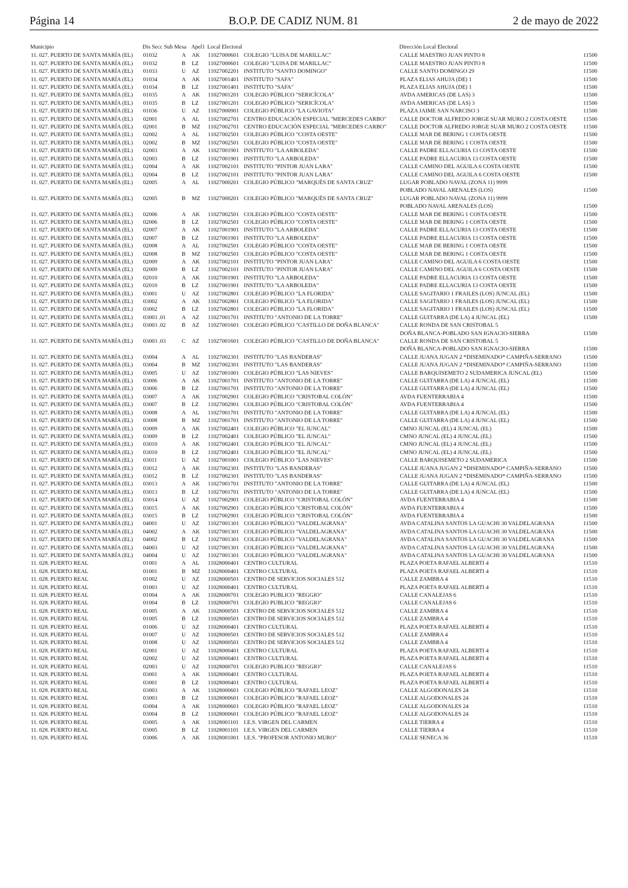Página 14 B.O.P. DE CADIZ NUM. 81 2 de mayo de 2022
| Municipio | Dis Secc Sub Mesa | | Apel1 | Local Electoral | | Dirección Local Electoral | |
| --- | --- | --- | --- | --- | --- | --- | --- |
| 11. 027. PUERTO DE SANTA MARÍA (EL) | 01032 | A | AK | 11027000601 | COLEGIO "LUISA DE MARILLAC" | CALLE MAESTRO JUAN PINTO 8 | 11500 |
| 11. 027. PUERTO DE SANTA MARÍA (EL) | 01032 | B | LZ | 11027000601 | COLEGIO "LUISA DE MARILLAC" | CALLE MAESTRO JUAN PINTO 8 | 11500 |
| 11. 027. PUERTO DE SANTA MARÍA (EL) | 01033 | U | AZ | 11027002201 | INSTITUTO "SANTO DOMINGO" | CALLE SANTO DOMINGO 29 | 11500 |
| 11. 027. PUERTO DE SANTA MARÍA (EL) | 01034 | A | AK | 11027001401 | INSTITUTO "SAFA" | PLAZA ELIAS AHUJA (DE) 1 | 11500 |
| 11. 027. PUERTO DE SANTA MARÍA (EL) | 01034 | B | LZ | 11027001401 | INSTITUTO "SAFA" | PLAZA ELIAS AHUJA (DE) 1 | 11500 |
| 11. 027. PUERTO DE SANTA MARÍA (EL) | 01035 | A | AK | 11027001201 | COLEGIO PÚBLICO "SERICÍCOLA" | AVDA AMERICAS (DE LAS) 3 | 11500 |
| 11. 027. PUERTO DE SANTA MARÍA (EL) | 01035 | B | LZ | 11027001201 | COLEGIO PÚBLICO "SERICÍCOLA" | AVDA AMERICAS (DE LAS) 3 | 11500 |
| 11. 027. PUERTO DE SANTA MARÍA (EL) | 01036 | U | AZ | 11027000901 | COLEGIO PÚBLICO "LA GAVIOTA" | PLAZA JAIME SAN NARCISO 3 | 11500 |
| 11. 027. PUERTO DE SANTA MARÍA (EL) | 02001 | A | AL | 11027002701 | CENTRO EDUCACIÓN ESPECIAL "MERCEDES CARBO" | CALLE DOCTOR ALFREDO JORGE SUAR MURO 2 COSTA OESTE | 11500 |
| 11. 027. PUERTO DE SANTA MARÍA (EL) | 02001 | B | MZ | 11027002701 | CENTRO EDUCACIÓN ESPECIAL "MERCEDES CARBO" | CALLE DOCTOR ALFREDO JORGE SUAR MURO 2 COSTA OESTE | 11500 |
| 11. 027. PUERTO DE SANTA MARÍA (EL) | 02002 | A | AL | 11027002501 | COLEGIO PÚBLICO "COSTA OESTE" | CALLE MAR DE BERING 1 COSTA OESTE | 11500 |
| 11. 027. PUERTO DE SANTA MARÍA (EL) | 02002 | B | MZ | 11027002501 | COLEGIO PÚBLICO "COSTA OESTE" | CALLE MAR DE BERING 1 COSTA OESTE | 11500 |
| 11. 027. PUERTO DE SANTA MARÍA (EL) | 02003 | A | AK | 11027001901 | INSTITUTO "LA ARBOLEDA" | CALLE PADRE ELLACURIA 13 COSTA OESTE | 11500 |
| 11. 027. PUERTO DE SANTA MARÍA (EL) | 02003 | B | LZ | 11027001901 | INSTITUTO "LA ARBOLEDA" | CALLE PADRE ELLACURIA 13 COSTA OESTE | 11500 |
| 11. 027. PUERTO DE SANTA MARÍA (EL) | 02004 | A | AK | 11027002101 | INSTITUTO "PINTOR JUAN LARA" | CALLE CAMINO DEL AGUILA 6 COSTA OESTE | 11500 |
| 11. 027. PUERTO DE SANTA MARÍA (EL) | 02004 | B | LZ | 11027002101 | INSTITUTO "PINTOR JUAN LARA" | CALLE CAMINO DEL AGUILA 6 COSTA OESTE | 11500 |
| 11. 027. PUERTO DE SANTA MARÍA (EL) | 02005 | A | AL | 11027000201 | COLEGIO PÚBLICO "MARQUÉS DE SANTA CRUZ" | LUGAR POBLADO NAVAL (ZONA 11) 9999 | |
| | | | | | | POBLADO NAVAL ARENALES (LOS) | 11500 |
| 11. 027. PUERTO DE SANTA MARÍA (EL) | 02005 | B | MZ | 11027000201 | COLEGIO PÚBLICO "MARQUÉS DE SANTA CRUZ" | LUGAR POBLADO NAVAL (ZONA 11) 9999 | |
| | | | | | | POBLADO NAVAL ARENALES (LOS) | 11500 |
| 11. 027. PUERTO DE SANTA MARÍA (EL) | 02006 | A | AK | 11027002501 | COLEGIO PÚBLICO "COSTA OESTE" | CALLE MAR DE BERING 1 COSTA OESTE | 11500 |
| 11. 027. PUERTO DE SANTA MARÍA (EL) | 02006 | B | LZ | 11027002501 | COLEGIO PÚBLICO "COSTA OESTE" | CALLE MAR DE BERING 1 COSTA OESTE | 11500 |
| 11. 027. PUERTO DE SANTA MARÍA (EL) | 02007 | A | AK | 11027001901 | INSTITUTO "LA ARBOLEDA" | CALLE PADRE ELLACURIA 13 COSTA OESTE | 11500 |
| 11. 027. PUERTO DE SANTA MARÍA (EL) | 02007 | B | LZ | 11027001901 | INSTITUTO "LA ARBOLEDA" | CALLE PADRE ELLACURIA 13 COSTA OESTE | 11500 |
| 11. 027. PUERTO DE SANTA MARÍA (EL) | 02008 | A | AL | 11027002501 | COLEGIO PÚBLICO "COSTA OESTE" | CALLE MAR DE BERING 1 COSTA OESTE | 11500 |
| 11. 027. PUERTO DE SANTA MARÍA (EL) | 02008 | B | MZ | 11027002501 | COLEGIO PÚBLICO "COSTA OESTE" | CALLE MAR DE BERING 1 COSTA OESTE | 11500 |
| 11. 027. PUERTO DE SANTA MARÍA (EL) | 02009 | A | AK | 11027002101 | INSTITUTO "PINTOR JUAN LARA" | CALLE CAMINO DEL AGUILA 6 COSTA OESTE | 11500 |
| 11. 027. PUERTO DE SANTA MARÍA (EL) | 02009 | B | LZ | 11027002101 | INSTITUTO "PINTOR JUAN LARA" | CALLE CAMINO DEL AGUILA 6 COSTA OESTE | 11500 |
| 11. 027. PUERTO DE SANTA MARÍA (EL) | 02010 | A | AK | 11027001901 | INSTITUTO "LA ARBOLEDA" | CALLE PADRE ELLACURIA 13 COSTA OESTE | 11500 |
| 11. 027. PUERTO DE SANTA MARÍA (EL) | 02010 | B | LZ | 11027001901 | INSTITUTO "LA ARBOLEDA" | CALLE PADRE ELLACURIA 13 COSTA OESTE | 11500 |
| 11. 027. PUERTO DE SANTA MARÍA (EL) | 03001 | U | AZ | 11027002801 | COLEGIO PÚBLICO "LA FLORIDA" | CALLE SAGITARIO 1 FRAILES (LOS) JUNCAL (EL) | 11500 |
| 11. 027. PUERTO DE SANTA MARÍA (EL) | 03002 | A | AK | 11027002801 | COLEGIO PÚBLICO "LA FLORIDA" | CALLE SAGITARIO 1 FRAILES (LOS) JUNCAL (EL) | 11500 |
| 11. 027. PUERTO DE SANTA MARÍA (EL) | 03002 | B | LZ | 11027002801 | COLEGIO PÚBLICO "LA FLORIDA" | CALLE SAGITARIO 1 FRAILES (LOS) JUNCAL (EL) | 11500 |
| 11. 027. PUERTO DE SANTA MARÍA (EL) | 03003 .01 | A | AZ | 11027001701 | INSTITUTO "ANTONIO DE LA TORRE" | CALLE GUITARRA (DE LA) 4 JUNCAL (EL) | 11500 |
| 11. 027. PUERTO DE SANTA MARÍA (EL) | 03003 .02 | B | AZ | 11027001601 | COLEGIO PÚBLICO "CASTILLO DE DOÑA BLANCA" | CALLE RONDA DE SAN CRISTOBAL 5 | |
| | | | | | | DOÑA BLANCA-POBLADO SAN IGNACIO-SIERRA | 11500 |
| 11. 027. PUERTO DE SANTA MARÍA (EL) | 03003 .03 | C | AZ | 11027001601 | COLEGIO PÚBLICO "CASTILLO DE DOÑA BLANCA" | CALLE RONDA DE SAN CRISTOBAL 5 | |
| | | | | | | DOÑA BLANCA-POBLADO SAN IGNACIO-SIERRA | 11500 |
| 11. 027. PUERTO DE SANTA MARÍA (EL) | 03004 | A | AL | 11027002301 | INSTITUTO "LAS BANDERAS" | CALLE JUANA JUGAN 2 *DISEMINADO* CAMPIÑA-SERRANO | 11500 |
| 11. 027. PUERTO DE SANTA MARÍA (EL) | 03004 | B | MZ | 11027002301 | INSTITUTO "LAS BANDERAS" | CALLE JUANA JUGAN 2 *DISEMINADO* CAMPIÑA-SERRANO | 11500 |
| 11. 027. PUERTO DE SANTA MARÍA (EL) | 03005 | U | AZ | 11027001001 | COLEGIO PÚBLICO "LAS NIEVES" | CALLE BARQUISEMETO 2 SUDAMERICA JUNCAL (EL) | 11500 |
| 11. 027. PUERTO DE SANTA MARÍA (EL) | 03006 | A | AK | 11027001701 | INSTITUTO "ANTONIO DE LA TORRE" | CALLE GUITARRA (DE LA) 4 JUNCAL (EL) | 11500 |
| 11. 027. PUERTO DE SANTA MARÍA (EL) | 03006 | B | LZ | 11027001701 | INSTITUTO "ANTONIO DE LA TORRE" | CALLE GUITARRA (DE LA) 4 JUNCAL (EL) | 11500 |
| 11. 027. PUERTO DE SANTA MARÍA (EL) | 03007 | A | AK | 11027002901 | COLEGIO PÚBLICO "CRISTOBAL COLÓN" | AVDA FUENTERRABIA 4 | 11500 |
| 11. 027. PUERTO DE SANTA MARÍA (EL) | 03007 | B | LZ | 11027002901 | COLEGIO PÚBLICO "CRISTOBAL COLÓN" | AVDA FUENTERRABIA 4 | 11500 |
| 11. 027. PUERTO DE SANTA MARÍA (EL) | 03008 | A | AL | 11027001701 | INSTITUTO "ANTONIO DE LA TORRE" | CALLE GUITARRA (DE LA) 4 JUNCAL (EL) | 11500 |
| 11. 027. PUERTO DE SANTA MARÍA (EL) | 03008 | B | MZ | 11027001701 | INSTITUTO "ANTONIO DE LA TORRE" | CALLE GUITARRA (DE LA) 4 JUNCAL (EL) | 11500 |
| 11. 027. PUERTO DE SANTA MARÍA (EL) | 03009 | A | AK | 11027002401 | COLEGIO PÚBLICO "EL JUNCAL" | CMNO JUNCAL (EL) 4 JUNCAL (EL) | 11500 |
| 11. 027. PUERTO DE SANTA MARÍA (EL) | 03009 | B | LZ | 11027002401 | COLEGIO PÚBLICO "EL JUNCAL" | CMNO JUNCAL (EL) 4 JUNCAL (EL) | 11500 |
| 11. 027. PUERTO DE SANTA MARÍA (EL) | 03010 | A | AK | 11027002401 | COLEGIO PÚBLICO "EL JUNCAL" | CMNO JUNCAL (EL) 4 JUNCAL (EL) | 11500 |
| 11. 027. PUERTO DE SANTA MARÍA (EL) | 03010 | B | LZ | 11027002401 | COLEGIO PÚBLICO "EL JUNCAL" | CMNO JUNCAL (EL) 4 JUNCAL (EL) | 11500 |
| 11. 027. PUERTO DE SANTA MARÍA (EL) | 03011 | U | AZ | 11027001001 | COLEGIO PÚBLICO "LAS NIEVES" | CALLE BARQUISEMETO 2 SUDAMERICA | 11500 |
| 11. 027. PUERTO DE SANTA MARÍA (EL) | 03012 | A | AK | 11027002301 | INSTITUTO "LAS BANDERAS" | CALLE JUANA JUGAN 2 *DISEMINADO* CAMPIÑA-SERRANO | 11500 |
| 11. 027. PUERTO DE SANTA MARÍA (EL) | 03012 | B | LZ | 11027002301 | INSTITUTO "LAS BANDERAS" | CALLE JUANA JUGAN 2 *DISEMINADO* CAMPIÑA-SERRANO | 11500 |
| 11. 027. PUERTO DE SANTA MARÍA (EL) | 03013 | A | AK | 11027001701 | INSTITUTO "ANTONIO DE LA TORRE" | CALLE GUITARRA (DE LA) 4 JUNCAL (EL) | 11500 |
| 11. 027. PUERTO DE SANTA MARÍA (EL) | 03013 | B | LZ | 11027001701 | INSTITUTO "ANTONIO DE LA TORRE" | CALLE GUITARRA (DE LA) 4 JUNCAL (EL) | 11500 |
| 11. 027. PUERTO DE SANTA MARÍA (EL) | 03014 | U | AZ | 11027002901 | COLEGIO PÚBLICO "CRISTOBAL COLÓN" | AVDA FUENTERRABIA 4 | 11500 |
| 11. 027. PUERTO DE SANTA MARÍA (EL) | 03015 | A | AK | 11027002901 | COLEGIO PÚBLICO "CRISTOBAL COLÓN" | AVDA FUENTERRABIA 4 | 11500 |
| 11. 027. PUERTO DE SANTA MARÍA (EL) | 03015 | B | LZ | 11027002901 | COLEGIO PÚBLICO "CRISTOBAL COLÓN" | AVDA FUENTERRABIA 4 | 11500 |
| 11. 027. PUERTO DE SANTA MARÍA (EL) | 04001 | U | AZ | 11027001301 | COLEGIO PÚBLICO "VALDELAGRANA" | AVDA CATALINA SANTOS LA GUACHI 30 VALDELAGRANA | 11500 |
| 11. 027. PUERTO DE SANTA MARÍA (EL) | 04002 | A | AK | 11027001301 | COLEGIO PÚBLICO "VALDELAGRANA" | AVDA CATALINA SANTOS LA GUACHI 30 VALDELAGRANA | 11500 |
| 11. 027. PUERTO DE SANTA MARÍA (EL) | 04002 | B | LZ | 11027001301 | COLEGIO PÚBLICO "VALDELAGRANA" | AVDA CATALINA SANTOS LA GUACHI 30 VALDELAGRANA | 11500 |
| 11. 027. PUERTO DE SANTA MARÍA (EL) | 04003 | U | AZ | 11027001301 | COLEGIO PÚBLICO "VALDELAGRANA" | AVDA CATALINA SANTOS LA GUACHI 30 VALDELAGRANA | 11500 |
| 11. 027. PUERTO DE SANTA MARÍA (EL) | 04004 | U | AZ | 11027001301 | COLEGIO PÚBLICO "VALDELAGRANA" | AVDA CATALINA SANTOS LA GUACHI 30 VALDELAGRANA | 11500 |
| 11. 028. PUERTO REAL | 01001 | A | AL | 11028000401 | CENTRO CULTURAL | PLAZA POETA RAFAEL ALBERTI 4 | 11510 |
| 11. 028. PUERTO REAL | 01001 | B | MZ | 11028000401 | CENTRO CULTURAL | PLAZA POETA RAFAEL ALBERTI 4 | 11510 |
| 11. 028. PUERTO REAL | 01002 | U | AZ | 11028000501 | CENTRO DE SERVICIOS SOCIALES 512 | CALLE ZAMBRA 4 | 11510 |
| 11. 028. PUERTO REAL | 01003 | U | AZ | 11028000401 | CENTRO CULTURAL | PLAZA POETA RAFAEL ALBERTI 4 | 11510 |
| 11. 028. PUERTO REAL | 01004 | A | AK | 11028000701 | COLEGIO PUBLICO "REGGIO" | CALLE CANALEJAS 6 | 11510 |
| 11. 028. PUERTO REAL | 01004 | B | LZ | 11028000701 | COLEGIO PUBLICO "REGGIO" | CALLE CANALEJAS 6 | 11510 |
| 11. 028. PUERTO REAL | 01005 | A | AK | 11028000501 | CENTRO DE SERVICIOS SOCIALES 512 | CALLE ZAMBRA 4 | 11510 |
| 11. 028. PUERTO REAL | 01005 | B | LZ | 11028000501 | CENTRO DE SERVICIOS SOCIALES 512 | CALLE ZAMBRA 4 | 11510 |
| 11. 028. PUERTO REAL | 01006 | U | AZ | 11028000401 | CENTRO CULTURAL | PLAZA POETA RAFAEL ALBERTI 4 | 11510 |
| 11. 028. PUERTO REAL | 01007 | U | AZ | 11028000501 | CENTRO DE SERVICIOS SOCIALES 512 | CALLE ZAMBRA 4 | 11510 |
| 11. 028. PUERTO REAL | 01008 | U | AZ | 11028000501 | CENTRO DE SERVICIOS SOCIALES 512 | CALLE ZAMBRA 4 | 11510 |
| 11. 028. PUERTO REAL | 02001 | U | AZ | 11028000401 | CENTRO CULTURAL | PLAZA POETA RAFAEL ALBERTI 4 | 11510 |
| 11. 028. PUERTO REAL | 02002 | U | AZ | 11028000401 | CENTRO CULTURAL | PLAZA POETA RAFAEL ALBERTI 4 | 11510 |
| 11. 028. PUERTO REAL | 02003 | U | AZ | 11028000701 | COLEGIO PUBLICO "REGGIO" | CALLE CANALEJAS 6 | 11510 |
| 11. 028. PUERTO REAL | 03001 | A | AK | 11028000401 | CENTRO CULTURAL | PLAZA POETA RAFAEL ALBERTI 4 | 11510 |
| 11. 028. PUERTO REAL | 03001 | B | LZ | 11028000401 | CENTRO CULTURAL | PLAZA POETA RAFAEL ALBERTI 4 | 11510 |
| 11. 028. PUERTO REAL | 03003 | A | AK | 11028000601 | COLEGIO PÚBLICO "RAFAEL LEOZ" | CALLE ALGODONALES 24 | 11510 |
| 11. 028. PUERTO REAL | 03003 | B | LZ | 11028000601 | COLEGIO PÚBLICO "RAFAEL LEOZ" | CALLE ALGODONALES 24 | 11510 |
| 11. 028. PUERTO REAL | 03004 | A | AK | 11028000601 | COLEGIO PÚBLICO "RAFAEL LEOZ" | CALLE ALGODONALES 24 | 11510 |
| 11. 028. PUERTO REAL | 03004 | B | LZ | 11028000601 | COLEGIO PÚBLICO "RAFAEL LEOZ" | CALLE ALGODONALES 24 | 11510 |
| 11. 028. PUERTO REAL | 03005 | A | AK | 11028001101 | I.E.S. VIRGEN DEL CARMEN | CALLE TIERRA 4 | 11510 |
| 11. 028. PUERTO REAL | 03005 | B | LZ | 11028001101 | I.E.S. VIRGEN DEL CARMEN | CALLE TIERRA 4 | 11510 |
| 11. 028. PUERTO REAL | 03006 | A | AK | 11028001001 | I.E.S. "PROFESOR ANTONIO MURO" | CALLE SENECA 36 | 11510 |